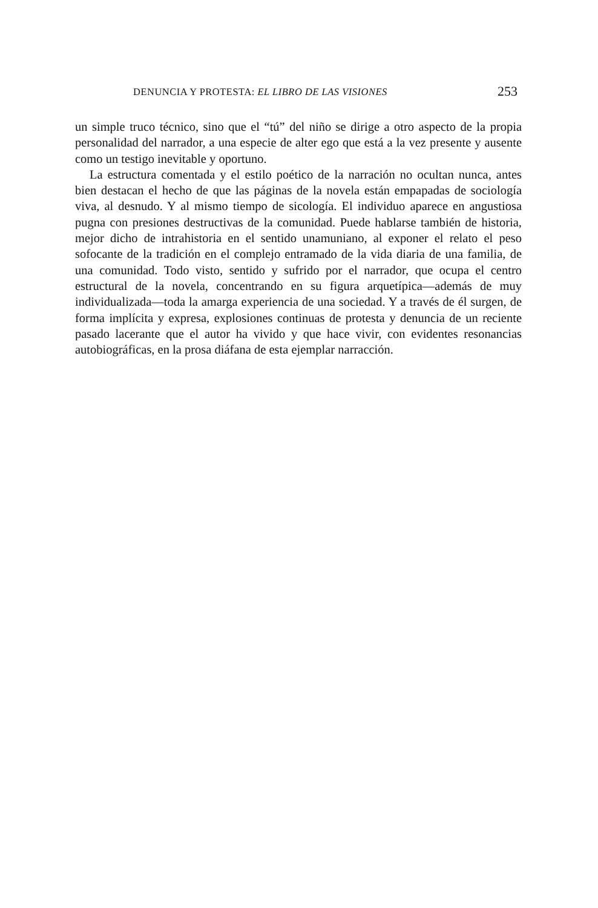DENUNCIA Y PROTESTA: EL LIBRO DE LAS VISIONES 253
un simple truco técnico, sino que el “tú” del niño se dirige a otro aspecto de la propia personalidad del narrador, a una especie de alter ego que está a la vez presente y ausente como un testigo inevitable y oportuno.
La estructura comentada y el estilo poético de la narración no ocultan nunca, antes bien destacan el hecho de que las páginas de la novela están empapadas de sociología viva, al desnudo. Y al mismo tiempo de sicología. El individuo aparece en angustiosa pugna con presiones destructivas de la comunidad. Puede hablarse también de historia, mejor dicho de intrahistoria en el sentido unamuniano, al exponer el relato el peso sofocante de la tradición en el complejo entramado de la vida diaria de una familia, de una comunidad. Todo visto, sentido y sufrido por el narrador, que ocupa el centro estructural de la novela, concentrando en su figura arquetípica—además de muy individualizada—toda la amarga experiencia de una sociedad. Y a través de él surgen, de forma implícita y expresa, explosiones continuas de protesta y denuncia de un reciente pasado lacerante que el autor ha vivido y que hace vivir, con evidentes resonancias autobiográficas, en la prosa diáfana de esta ejemplar narracción.